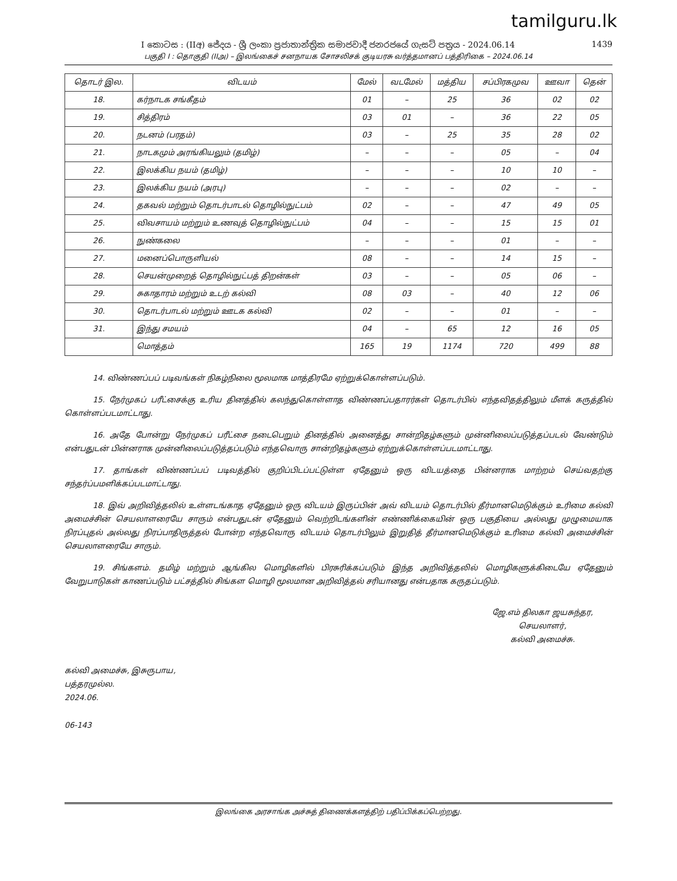tamilguru.lk
I කොටස : (IIඅ) ජේදය - ශ්‍රී ලංකා ප්‍රජාතාන්ත්‍රික සමාජවාදී ජනරජයේ ගැසට් පත්‍රය - 2024.06.14 1439
பகுதி I : தொகுதி (IIஅ) – இலங்கைச் சனநாயக சோசலிசக் குடியரசு வர்த்தமானப் பத்திரிகை – 2024.06.14
| தொடர் இல. | விடயம் | மேல் | வடமேல் | மத்திய | சப்பிரகமுவ | ஊவா | தென் |
| --- | --- | --- | --- | --- | --- | --- | --- |
| 18. | கர்நாடக சங்கீதம் | 01 | – | 25 | 36 | 02 | 02 |
| 19. | சித்திரம் | 03 | 01 | – | 36 | 22 | 05 |
| 20. | நடனம் (பரதம்) | 03 | – | 25 | 35 | 28 | 02 |
| 21. | நாடகமும் அரங்கியலும் (தமிழ்) | – | – | – | 05 | – | 04 |
| 22. | இலக்கிய நயம் (தமிழ்) | – | – | – | 10 | 10 | – |
| 23. | இலக்கிய நயம் (அரபு) | – | – | – | 02 | – | – |
| 24. | தகவல் மற்றும் தொடர்பாடல் தொழில்நுட்பம் | 02 | – | – | 47 | 49 | 05 |
| 25. | விவசாயம் மற்றும் உணவுத் தொழில்நுட்பம் | 04 | – | – | 15 | 15 | 01 |
| 26. | நுண்கலை | – | – | – | 01 | – | – |
| 27. | மனைப்பொருளியல் | 08 | – | – | 14 | 15 | – |
| 28. | செயன்முறைத் தொழில்நுட்பத் திறன்கள் | 03 | – | – | 05 | 06 | – |
| 29. | சுகாதாரம் மற்றும் உடற் கல்வி | 08 | 03 | – | 40 | 12 | 06 |
| 30. | தொடர்பாடல் மற்றும் ஊடக கல்வி | 02 | – | – | 01 | – | – |
| 31. | இந்து சமயம் | 04 | – | 65 | 12 | 16 | 05 |
| | மொத்தம் | 165 | 19 | 1174 | 720 | 499 | 88 |
14. விண்ணப்பப் படிவங்கள் நிகழ்நிலை மூலமாக மாத்திரமே ஏற்றுக்கொள்ளப்படும்.
15. நேர்முகப் பரீட்சைக்கு உரிய தினத்தில் கலந்துகொள்ளாத விண்ணப்பதாரர்கள் தொடர்பில் எந்தவிதத்திலும் மீளக் கருத்தில் கொள்ளப்படமாட்டாது.
16. அதே போன்று நேர்முகப் பரீட்சை நடைபெறும் தினத்தில் அனைத்து சான்றிதழ்களும் முன்னிலைப்படுத்தப்படல் வேண்டும் என்பதுடன் பின்னராக முன்னிலைப்படுத்தப்படும் எந்தவொரு சான்றிதழ்களும் ஏற்றுக்கொள்ளப்படமாட்டாது.
17. தாங்கள் விண்ணப்பப் படிவத்தில் குறிப்பிடப்பட்டுள்ள ஏதேனும் ஒரு விடயத்தை பின்னராக மாற்றம் செய்வதற்கு சந்தர்ப்பமளிக்கப்படமாட்டாது.
18. இவ் அறிவித்தலில் உள்ளடங்காத ஏதேனும் ஒரு விடயம் இருப்பின் அவ் விடயம் தொடர்பில் தீர்மானமெடுக்கும் உரிமை கல்வி அமைச்சின் செயலாளரையே சாரும் என்பதுடன் ஏதேனும் வெற்றிடங்களின் எண்ணிக்கையின் ஒரு பகுதியை அல்லது முழுமையாக நிரப்புதல் அல்லது நிரப்பாதிருத்தல் போன்ற எந்தவொரு விடயம் தொடர்பிலும் இறுதித் தீர்மானமெடுக்கும் உரிமை கல்வி அமைச்சின் செயலாளரையே சாரும்.
19. சிங்களம். தமிழ் மற்றும் ஆங்கில மொழிகளில் பிரசுரிக்கப்படும் இந்த அறிவித்தலில் மொழிகளுக்கிடையே ஏதேனும் வேறுபாடுகள் காணப்படும் பட்சத்தில் சிங்கள மொழி மூலமான அறிவித்தல் சரியானது என்பதாக கருதப்படும்.
ஜே.எம் திலகா ஜயசுந்தர,
செயலாளர்,
கல்வி அமைச்சு.
கல்வி அமைச்சு, இசுருபாய,
பத்தரமுல்ல.
2024.06.
06-143
இலங்கை அரசாங்க அச்சுத் திணைக்களத்திற் பதிப்பிக்கப்பெற்றது.